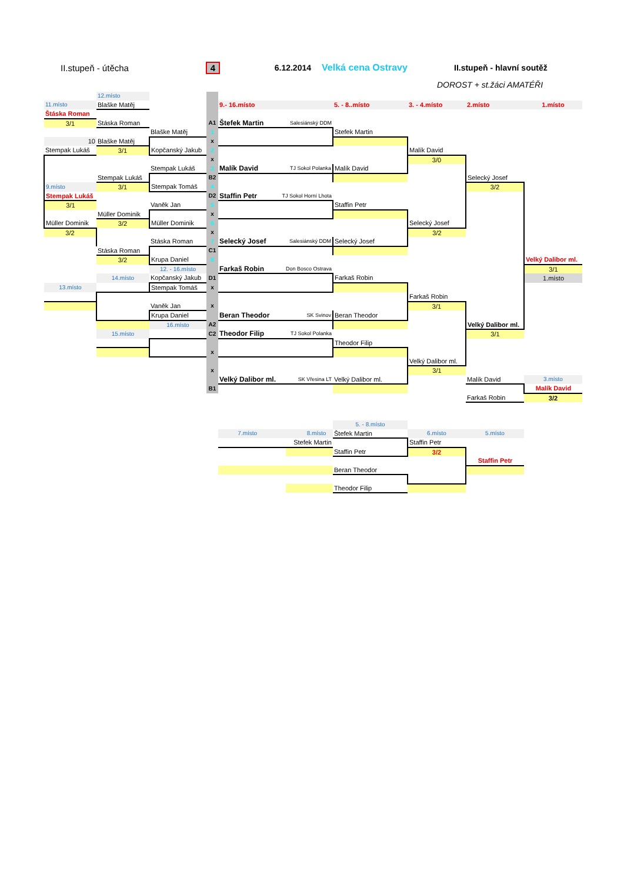II.stupeň - útěcha 4 6.12.2014 Velká cena Ostravy II.stupeň - hlavní soutěž
DOROST + st.žáci AMATÉŘI
| | 12.místo | | | | | | | |
| 11.místo | Blaške Matěj | | | 9.- 16.místo | 5. - 8..místo | 3. - 4.místo | 2.místo | 1.místo |
| Štáska Roman | | | | | | | | |
| 3/1 | Stáska Roman | | A1 | Štefek Martin Salesiánský DDM | | | | |
| | | Blaške Matěj | 1 | | Stefek Martin | | | |
| 10 | Blaške Matěj | | x | | | | | |
| Stempak Lukáš | 3/1 | Kopčanský Jakub | 2 | | | Malík David | | |
| | | | x | | | 3/0 | | |
| | | Stempak Lukáš | 3 | Malík David TJ Sokol Polanka | Malík David | | | |
| | Stempak Lukáš | | B2 | | | | Selecký Josef | |
| 9.místo | 3/1 | Stempak Tomáš | 4 | | | | 3/2 | |
| Stempak Lukáš | | | D2 | Staffin Petr TJ Sokol Horní Lhota | | | | |
| 3/1 | | Vaněk Jan | 5 | | Staffin Petr | | | |
| | Müller Dominik | | x | | | | | |
| Müller Dominik | 3/2 | Müller Dominik | 6 | | | Selecký Josef | | |
| 3/2 | | | x | | | 3/2 | | |
| | | Stáska Roman | 7 | Selecký Josef Salesiánský DDM | Selecký Josef | | | |
| | Stáska Roman | | C1 | | | | | |
| | 3/2 | Krupa Daniel | 8 | | | | | Velký Dalibor ml. |
| | | 12. - 16.místo | | Farkaš Robin Don Bosco Ostrava | | | | 3/1 |
| | 14.místo | Kopčanský Jakub | D1 | | Farkaš Robin | | | 1.místo |
| 13.místo | | Stempak Tomáš | x | | | | | |
| | | | | | | Farkaš Robin | | |
| | | Vaněk Jan | x | | | 3/1 | | |
| | | Krupa Daniel | | Beran Theodor SK Svinov | Beran Theodor | | | |
| | | 16.místo | A2 | | | | Velký Dalibor ml. | |
| | 15.místo | | C2 | Theodor Filip TJ Sokol Polanka | | | 3/1 | |
| | | | | | Theodor Filip | | | |
| | | | x | | | | | |
| | | | | | | Velký Dalibor ml. | | |
| | | | x | | | 3/1 | | |
| | | | | Velký Dalibor ml. SK Vřesina LT | Velký Dalibor ml. | | Malík David | 3.místo |
| | | | B1 | | | | | Malík David |
| | | | | | | | Farkaš Robin | 3/2 |
| | | | | | 5. - 8.místo | | | |
| | | | | 7.místo 8.místo | Štefek Martin | 6.místo | 5.místo | |
| | | | | Stefek Martin | | Staffin Petr | | |
| | | | | | Staffin Petr | 3/2 | | |
| | | | | | | | Staffin Petr | |
| | | | | | Beran Theodor | | | |
| | | | | | Theodor Filip | | | |